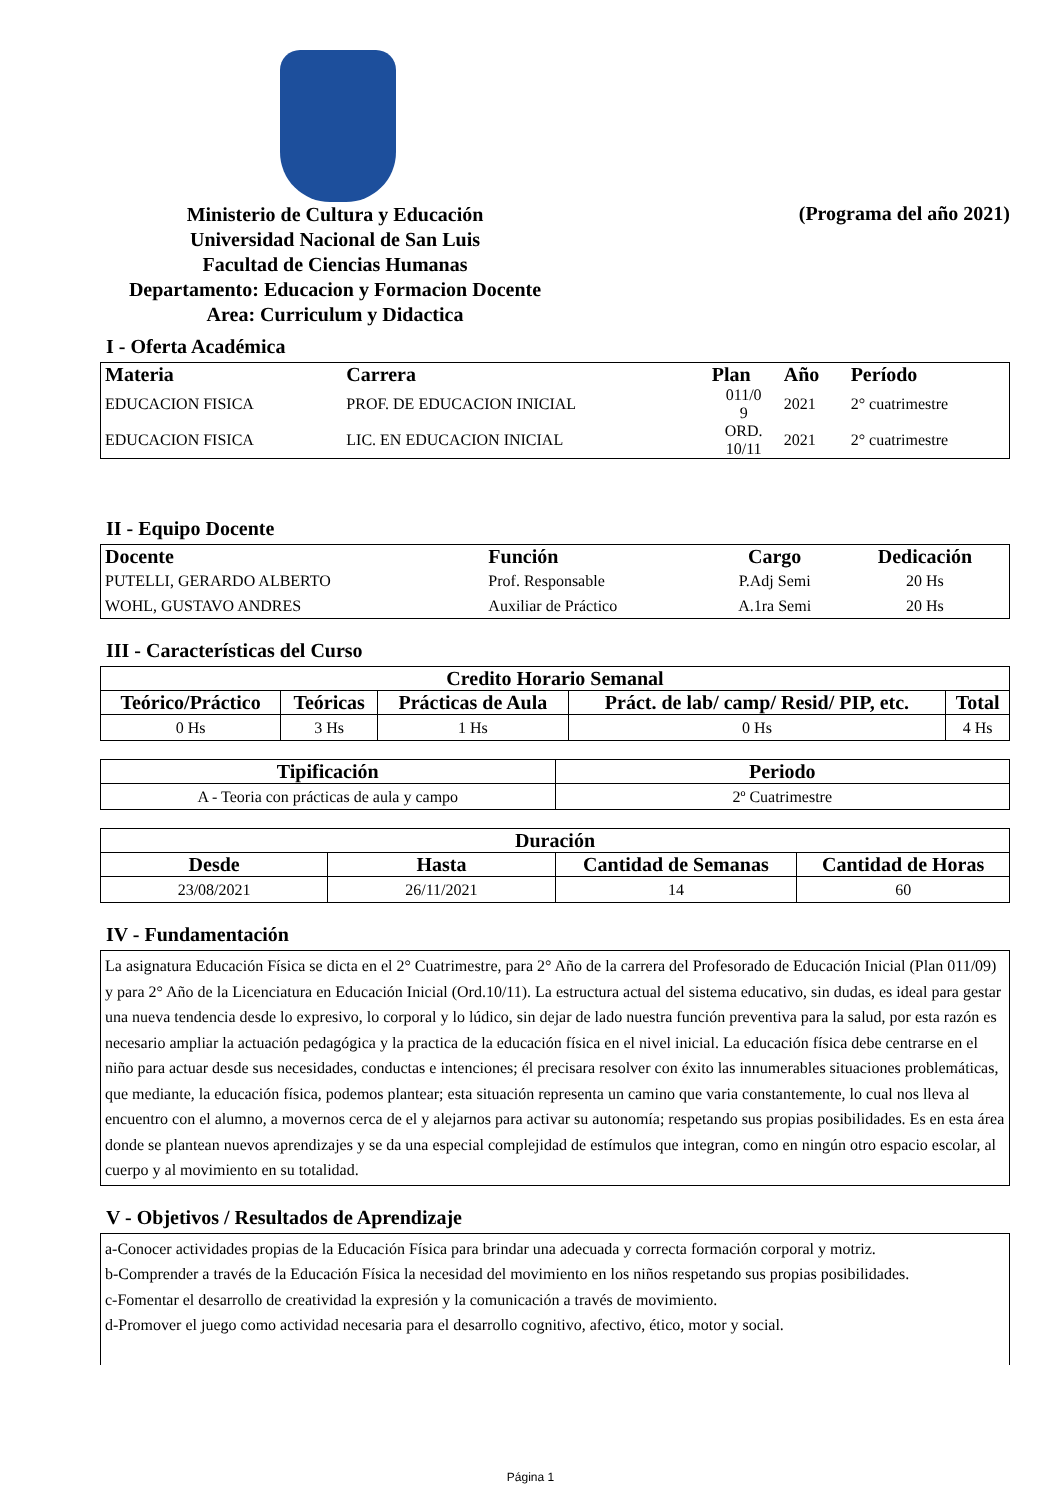Ministerio de Cultura y Educación
Universidad Nacional de San Luis
Facultad de Ciencias Humanas
Departamento: Educacion y Formacion Docente
Area: Curriculum y Didactica
(Programa del año 2021)
I - Oferta Académica
| Materia | Carrera | Plan | Año | Período |
| --- | --- | --- | --- | --- |
| EDUCACION FISICA | PROF. DE EDUCACION INICIAL | 011/0 9 | 2021 | 2° cuatrimestre |
| EDUCACION FISICA | LIC. EN EDUCACION INICIAL | ORD. 10/11 | 2021 | 2° cuatrimestre |
II - Equipo Docente
| Docente | Función | Cargo | Dedicación |
| --- | --- | --- | --- |
| PUTELLI, GERARDO ALBERTO | Prof. Responsable | P.Adj Semi | 20 Hs |
| WOHL, GUSTAVO ANDRES | Auxiliar de Práctico | A.1ra Semi | 20 Hs |
III - Características del Curso
| Credito Horario Semanal | | | | |
| --- | --- | --- | --- | --- |
| Teórico/Práctico | Teóricas | Prácticas de Aula | Práct. de lab/ camp/ Resid/ PIP, etc. | Total |
| 0 Hs | 3 Hs | 1 Hs | 0 Hs | 4 Hs |
| Tipificación | Periodo |
| --- | --- |
| A - Teoria con prácticas de aula y campo | 2º Cuatrimestre |
| Duración | | | |
| --- | --- | --- | --- |
| Desde | Hasta | Cantidad de Semanas | Cantidad de Horas |
| 23/08/2021 | 26/11/2021 | 14 | 60 |
IV - Fundamentación
La asignatura Educación Física se dicta en el 2° Cuatrimestre, para 2° Año de la carrera del Profesorado de Educación Inicial (Plan 011/09) y para 2° Año de la Licenciatura en Educación Inicial (Ord.10/11). La estructura actual del sistema educativo, sin dudas, es ideal para gestar una nueva tendencia desde lo expresivo, lo corporal y lo lúdico, sin dejar de lado nuestra función preventiva para la salud, por esta razón es necesario ampliar la actuación pedagógica y la practica de la educación física en el nivel inicial. La educación física debe centrarse en el niño para actuar desde sus necesidades, conductas e intenciones; él precisara resolver con éxito las innumerables situaciones problemáticas, que mediante, la educación física, podemos plantear; esta situación representa un camino que varia constantemente, lo cual nos lleva al encuentro con el alumno, a movernos cerca de el y alejarnos para activar su autonomía; respetando sus propias posibilidades. Es en esta área donde se plantean nuevos aprendizajes y se da una especial complejidad de estímulos que integran, como en ningún otro espacio escolar, al cuerpo y al movimiento en su totalidad.
V - Objetivos / Resultados de Aprendizaje
a-Conocer actividades propias de la Educación Física para brindar una adecuada y correcta formación corporal y motriz.
b-Comprender a través de la Educación Física la necesidad del movimiento en los niños respetando sus propias posibilidades.
c-Fomentar el desarrollo de creatividad la expresión y la comunicación a través de movimiento.
d-Promover el juego como actividad necesaria para el desarrollo cognitivo, afectivo, ético, motor y social.
Página 1